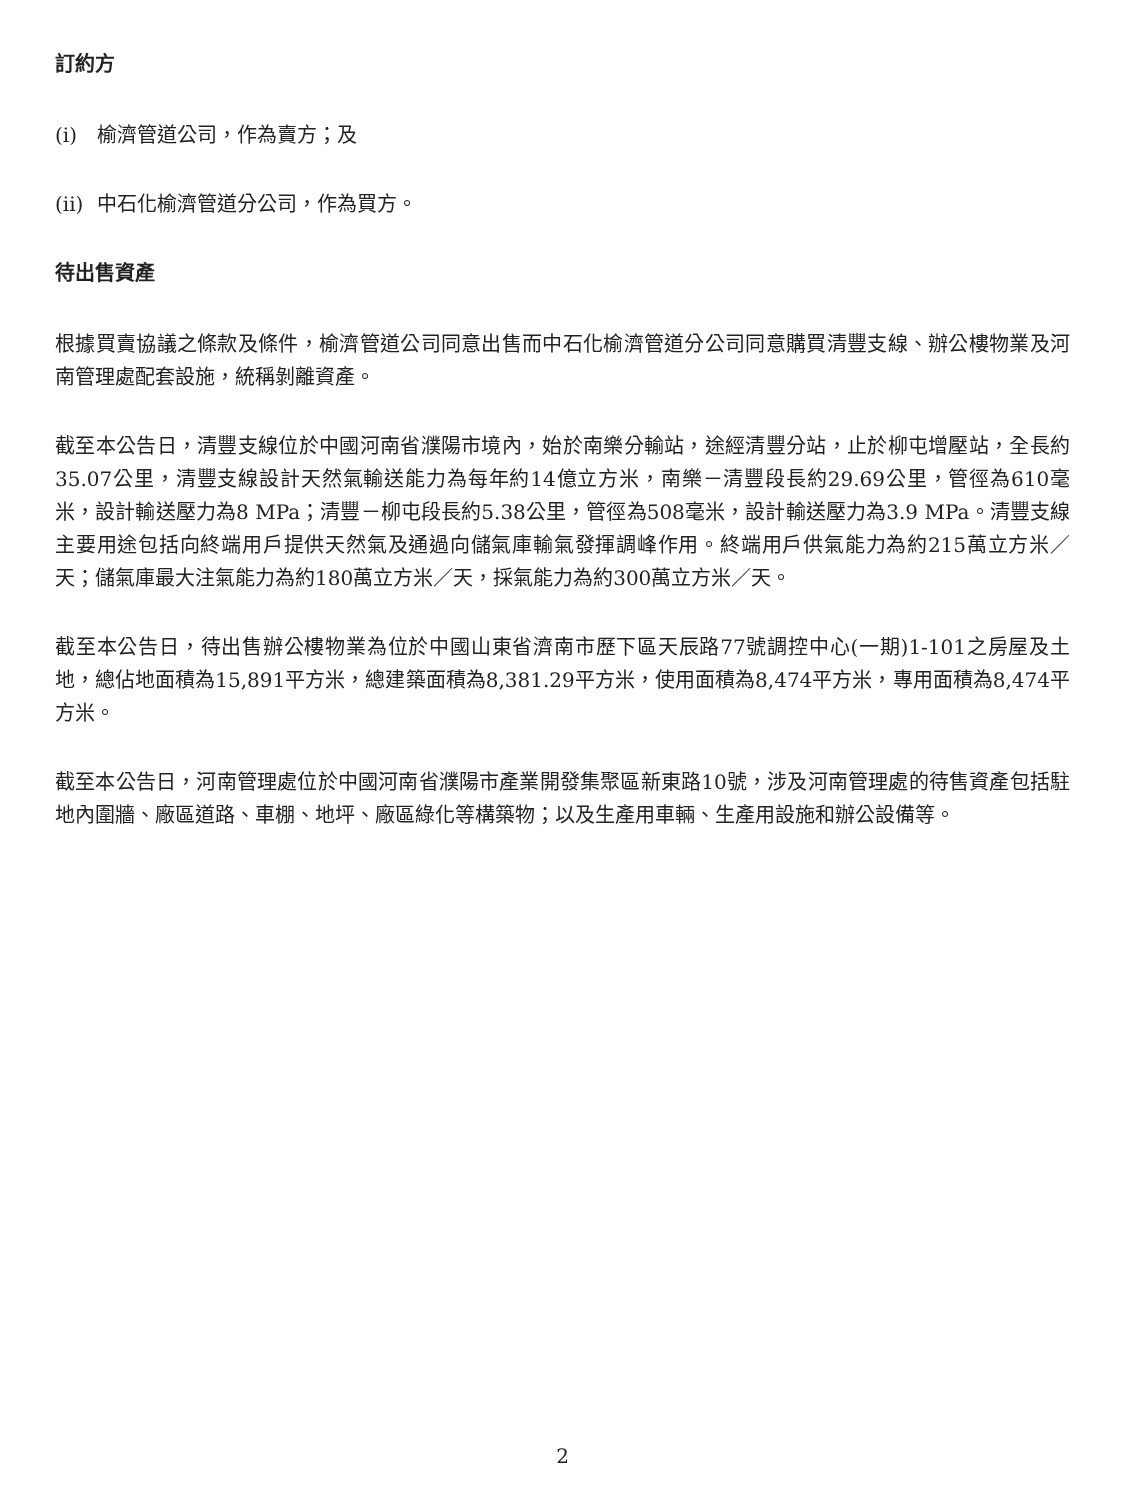訂約方
(i) 榆濟管道公司，作為賣方；及
(ii) 中石化榆濟管道分公司，作為買方。
待出售資產
根據買賣協議之條款及條件，榆濟管道公司同意出售而中石化榆濟管道分公司同意購買清豐支線、辦公樓物業及河南管理處配套設施，統稱剝離資產。
截至本公告日，清豐支線位於中國河南省濮陽市境內，始於南樂分輸站，途經清豐分站，止於柳屯增壓站，全長約35.07公里，清豐支線設計天然氣輸送能力為每年約14億立方米，南樂－清豐段長約29.69公里，管徑為610毫米，設計輸送壓力為8 MPa；清豐－柳屯段長約5.38公里，管徑為508毫米，設計輸送壓力為3.9 MPa。清豐支線主要用途包括向終端用戶提供天然氣及通過向儲氣庫輸氣發揮調峰作用。終端用戶供氣能力為約215萬立方米／天；儲氣庫最大注氣能力為約180萬立方米／天，採氣能力為約300萬立方米／天。
截至本公告日，待出售辦公樓物業為位於中國山東省濟南市歷下區天辰路77號調控中心(一期)1-101之房屋及土地，總佔地面積為15,891平方米，總建築面積為8,381.29平方米，使用面積為8,474平方米，專用面積為8,474平方米。
截至本公告日，河南管理處位於中國河南省濮陽市產業開發集聚區新東路10號，涉及河南管理處的待售資產包括駐地內圍牆、廠區道路、車棚、地坪、廠區綠化等構築物；以及生產用車輛、生產用設施和辦公設備等。
2